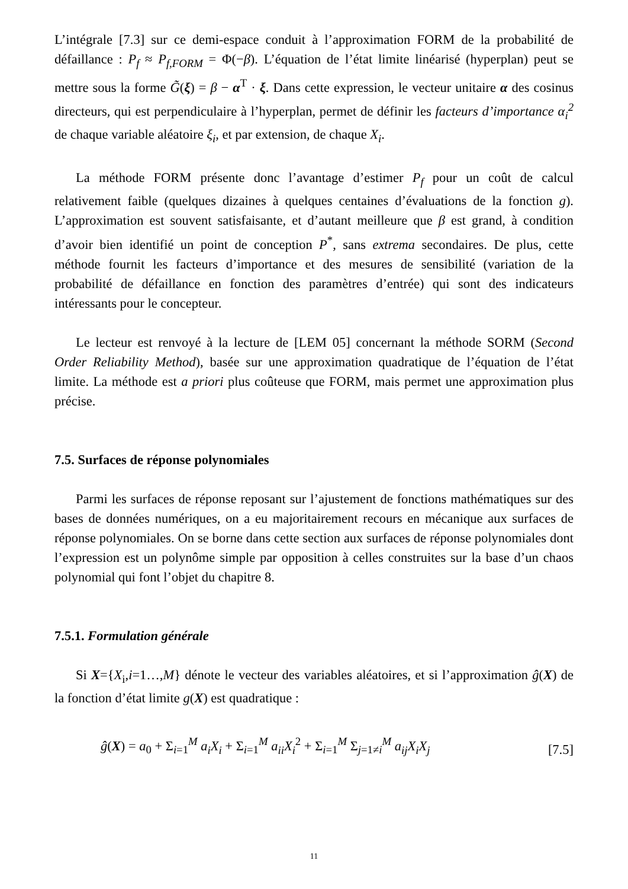L’intégrale [7.3] sur ce demi-espace conduit à l’approximation FORM de la probabilité de défaillance : P<sub>f</sub> ≈ P<sub>f,FORM</sub> = Φ(−β). L’équation de l’état limite linéarisé (hyperplan) peut se mettre sous la forme G̃(ξ) = β − α<sup>T</sup> · ξ. Dans cette expression, le vecteur unitaire α des cosinus directeurs, qui est perpendiculaire à l’hyperplan, permet de définir les facteurs d’importance α<sub>i</sub><sup>2</sup> de chaque variable aléatoire ξ<sub>i</sub>, et par extension, de chaque X<sub>i</sub>.
La méthode FORM présente donc l’avantage d’estimer P<sub>f</sub> pour un coût de calcul relativement faible (quelques dizaines à quelques centaines d’évaluations de la fonction g). L’approximation est souvent satisfaisante, et d’autant meilleure que β est grand, à condition d’avoir bien identifié un point de conception P<sup>*</sup>, sans extrema secondaires. De plus, cette méthode fournit les facteurs d’importance et des mesures de sensibilité (variation de la probabilité de défaillance en fonction des paramètres d’entrée) qui sont des indicateurs intéressants pour le concepteur.
Le lecteur est renvoyé à la lecture de [LEM 05] concernant la méthode SORM (Second Order Reliability Method), basée sur une approximation quadratique de l’équation de l’état limite. La méthode est a priori plus coûteuse que FORM, mais permet une approximation plus précise.
7.5. Surfaces de réponse polynomiales
Parmi les surfaces de réponse reposant sur l’ajustement de fonctions mathématiques sur des bases de données numériques, on a eu majoritairement recours en mécanique aux surfaces de réponse polynomiales. On se borne dans cette section aux surfaces de réponse polynomiales dont l’expression est un polynôme simple par opposition à celles construites sur la base d’un chaos polynomial qui font l’objet du chapitre 8.
7.5.1. Formulation générale
Si X={X<sub>i</sub>,i=1…,M} dénote le vecteur des variables aléatoires, et si l’approximation ĝ(X) de la fonction d’état limite g(X) est quadratique :
ĝ(X) = a<sub>0</sub> + Σ<sub>i=1</sub><sup>M</sup> a<sub>i</sub>X<sub>i</sub> + Σ<sub>i=1</sub><sup>M</sup> a<sub>ii</sub>X<sub>i</sub><sup>2</sup> + Σ<sub>i=1</sub><sup>M</sup> Σ<sub>j=1≠i</sub><sup>M</sup> a<sub>ij</sub>X<sub>i</sub>X<sub>j</sub> [7.5]
11